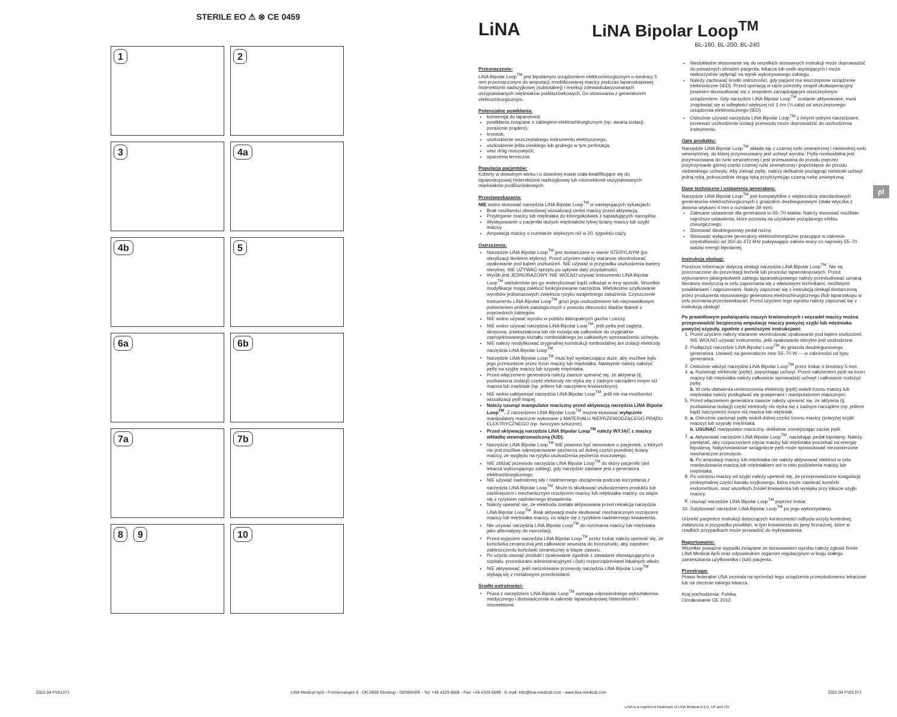STERILE EO ⚠ ⊗ CE 0459
1
2
3
4a
4b
5
6a
6b
7a
7b
8 9
10
LiNA LiNA Bipolar Loop<sup>TM</sup>
BL-160, BL-200, BL-240
Przeznaczenie:
LiNA Bipolar Loop<sup>TM</sup> jest bipolarnym urządzeniem elektrochirurgicznym o średnicy 5 mm przeznaczonym do amputacji zmobilizowanej macicy podczas laparoskopowej histerektomii nadszyjkowej (subtotalnej) i resekcji zdewaskularyzowanych uszypułowanych mięśniaków podśluzówkowych. Do stosowania z generatorem elektrochirurgicznym.
Potencjalne powikłania:
konwersja do laparotomii;
powikłania związane z zabiegiem elektrochirurgicznym (np. awaria izolacji, porażenie prądem);
krwotok;
uszkodzenie wszczepialnego instrumentu elektrycznego;
uszkodzenie jelita cienkiego lub grubego w tym perforacja;
uraz dróg moczowych;
oparzenia termiczne.
Populacja pacjentów:
Kobiety w dowolnym wieku i o dowolnej masie ciała kwalifikujące się do laparoskopowej histerektomii nadszyjkowej lub miomektomii uszypułowanych mięśniaków podśluzówkowych.
Przeciwwskazania:
NIE wolno stosować narzędzia LiNA Bipolar Loop<sup>TM</sup> w następujących sytuacjach:
Brak możliwości obwodowej wizualizacji cieśni macicy przed aktywacją.
Przyleganie macicy lub mięśniaka do któregokolwiek z sąsiadujących narządów.
Występowanie u pacjentki dużych mięśniaków tylnej ściany macicy lub szyjki macicy.
Amputacja macicy o rozmiarze większym niż w 20. tygodniu ciąży.
Ostrzeżenia:
Narzędzie LiNA Bipolar Loop<sup>TM</sup> jest dostarczane w stanie STERYLNYM (po sterylizacji tlenkiem etylenu). Przed użyciem należy starannie skontrolować opakowanie pod kątem uszkodzeń. NIE używać w przypadku uszkodzenia bariery sterylnej. NIE UŻYWAĆ sprzętu po upływie daty przydatności.
Wyrób jest JEDNORAZOWY. NIE WOLNO używać instrumentu LiNA Bipolar Loop<sup>TM</sup> wielokrotnie ani go resterylizować bądź odkażać w inny sposób. Wszelkie modyfikacje mogą zakłócić funkcjonowanie narzędzia. Wielokrotne użytkowanie wyrobów jednorazowych zwiększa ryzyko wzajemnego zakażenia. Czyszczenie instrumentu LiNA Bipolar Loop<sup>TM</sup> grozi jego uszkodzeniem lub nieprawidłowym pobieraniem próbek patologicznych z powodu obecności śladów tkanek z poprzednich zabiegów.
NIE wolno używać wyrobu w pobliżu łatwopalnych gazów i cieczy.
NIE wolno używać narzędzia LiNA Bipolar Loop<sup>TM</sup>, jeśli pętla jest zagięta, skręcona, zniekształcona lub nie rozwija się całkowicie do oryginalnie zaprojektowanego kształtu romboidalnego po całkowitym wprowadzeniu uchwytu.
NIE należy modyfikować oryginalnej konstrukcji romboidalnej ani izolacji elektrody narzędzia LiNA Bipolar Loop<sup>TM</sup>.
Narzędzie LiNA Bipolar Loop<sup>TM</sup> musi być wystarczająco duże, aby możliwe było jego przesunięcie przez trzon macicy lub mięśniaka. Następnie należy nałożyć pętlę na szyjkę macicy lub szypułę mięśniaka.
Przed włączeniem generatora należy zawsze upewnić się, że aktywna (tj. pozbawiona izolacji) część elektrody nie styka się z żadnym narządem innym niż macica lub mięśniak (np. jelitem lub naczyniem krwionośnym).
NIE wolno uaktywniać narzędzia LiNA Bipolar Loop<sup>TM</sup>, jeśli nie ma możliwości wizualizacji pętli tnącej.
Należy usunąć manipulator maciczny przed aktywacją narzędzia LiNA Bipolar Loop<sup>TM</sup>. Z narzędziem LiNA Bipolar Loop<sup>TM</sup> można stosować wyłącznie manipulatory maciczne wykonane z MATERIAŁU NIEPRZEWODZĄCEGO PRĄDU ELEKTRYCZNEGO (np. tworzywo sztuczne).
Przed aktywacją narzędzia LiNA Bipolar Loop<sup>TM</sup> należy WYJĄĆ z macicy wkładkę wewnątrzmaciczną (IUD).
Narzędzie LiNA Bipolar Loop<sup>TM</sup> NIE powinno być stosowane u pacjentek, u których nie jest możliwe odpreparowanie pęcherza od dolnej części przedniej ściany macicy, ze względu na ryzyko uszkodzenia pęcherza moczowego.
NIE zbliżać przewodu narzędzia LiNA Bipolar Loop<sup>TM</sup> do skóry pacjentki (ani lekarza wykonującego zabieg), gdy narzędzie zasilane jest z generatora elektrochirurgicznego.
NIE używać nadmiernej siły / nadmiernego obciążenia podczas korzystania z narzędzia LiNA Bipolar Loop<sup>TM</sup>. Może to skutkować uszkodzeniem produktu lub zaciśnięciem i mechanicznym rozcięciem macicy lub mięśniaka macicy, co wiąże się z ryzykiem nadmiernego krwawienia.
Należy upewnić się, że elektroda została aktywowana przed retrakcją narzędzia LiNA Bipolar Loop<sup>TM</sup>. Brak aktywacji może skutkować mechanicznym rozcięciem macicy lub mięśniaka macicy, co wiąże się z ryzykiem nadmiernego krwawienia.
Nie używać narzędzia LiNA Bipolar Loop<sup>TM</sup> do rozcinania macicy lub mięśniaka jako alternatywy do morcelacji.
Przed wyjęciem narzędzia LiNA Bipolar Loop<sup>TM</sup> przez trokar należy upewnić się, że końcówka ceramiczna jest całkowicie wsunięta do trzonu/rurki, aby zapobiec zakleszczeniu końcówki ceramicznej w klapie zaworu.
Po użyciu usunąć produkt i opakowanie zgodnie z zasadami obowiązującymi w szpitalu, procedurami administracyjnymi i (lub) rozporządzeniami lokalnych władz.
NIE aktywować, jeśli nieizolowane przewody narzędzia LiNA Bipolar Loop<sup>TM</sup> stykają się z metalowymi przedmiotami.
Środki ostrożności:
Praca z narzędziem LiNA Bipolar Loop<sup>TM</sup> wymaga odpowiedniego wykształcenia medycznego i doświadczenia w zakresie laparoskopowej histerektomii i miomektomii.
Niedokładne stosowanie się do wszelkich stosownych instrukcji może doprowadzić do poważnych obrażeń pacjenta, lekarza lub osób asystujących i może niekorzystnie wpłynąć na wynik wykonywanego zabiegu.
Należy zachować środki ostrożności, gdy pacjent ma wszczepione urządzenie elektroniczne (IED). Przed operacją w razie potrzeby zespół okołooperacyjny powinien skonsultować się z zespołem zarządzającym wszczepionym urządzeniem. Gdy narzędzie LiNA Bipolar Loop<sup>TM</sup> zostanie aktywowane, musi znajdować się w odległości większej niż 1 cm (½ cala) od wszczepionego urządzenia elektronicznego (IED).
Ostrożnie używać narzędzia LiNA Bipolar Loop<sup>TM</sup> z innymi ostrymi narzędziami, ponieważ uszkodzenie izolacji przewodu może doprowadzić do uszkodzenia instrumentu.
Opis produktu:
Narzędzie LiNA Bipolar Loop<sup>TM</sup> składa się z czarnej rurki zewnętrznej i niebieskiej rurki wewnętrznej, do której przymocowany jest uchwyt wyrobu. Pętla romboidalna jest przymocowana do rurki wewnętrznej i jest przesuwana do przodu poprzez przytrzymanie górnej części czarnej rurki zewnętrznej i popchnięcie do przodu niebieskiego uchwytu. Aby zwinąć pętlę, należy delikatnie pociągnąć niebieski uchwyt jedną ręką, jednocześnie drugą ręką przytrzymując czarną rurkę zewnętrzną.
Dane techniczne i ustawienia generatora:
Narzędzie LiNA Bipolar Loop<sup>TM</sup> jest kompatybilne z większością standardowych generatorów elektrochirurgicznych z gniazdem dwubiegunowym (stała wtyczka z dwoma wtykami 4 mm o rozstawie 29 mm).
Zalecane ustawienie dla generatora to 55–70 watów. Należy stosować możliwie najniższe ustawienia, które pozwolą na uzyskanie pożądanego efektu chirurgicznego.
Stosować dwubiegunowy pedał nożny.
Stosować wyłącznie generatory elektrochirurgiczne pracujące w zakresie częstotliwości od 350 do 472 kHz pokrywające zakres mocy co najmniej 55–70 watów energii bipolarnej.
Instrukcja obsługi:
Poniższe informacje dotyczą obsługi narzędzia LiNA Bipolar Loop<sup>TM</sup>. Nie są przeznaczone do prezentacji technik lub procedur laparoskopowych. Przed wykonaniem jakiegokolwiek zabiegu laparoskopowego należy przestudiować uznaną literaturę medyczną w celu zapoznania się z właściwymi technikami, możliwymi powikłaniami i zagrożeniami. Należy zapoznać się z instrukcją obsługi dostarczoną przez producenta stosowanego generatora elektrochirurgicznego i/lub laparoskopu w celu poznania przeciwwskazań. Przed użyciem tego wyrobu należy zapoznać się z instrukcją obsługi!
Po prawidłowym podwiązaniu naczyń krwionośnych i więzadeł macicy można przeprowadzić bezpieczną amputację macicy powyżej szyjki lub mięśniaka powyżej szypuły, zgodnie z poniższymi instrukcjami:
1. Przed użyciem należy starannie skontrolować opakowanie pod kątem uszkodzeń. NIE WOLNO używać instrumentu, jeśli opakowanie sterylne jest uszkodzone.
2. Podłączyć narzędzie LiNA Bipolar Loop<sup>TM</sup> do gniazda dwubiegunowego generatora. Ustawić na generatorze moc 55–70 W — w zależności od typu generatora.
3. Ostrożnie włożyć narzędzie LiNA Bipolar Loop<sup>TM</sup> przez trokar o średnicy 5 mm.
4. a. Rozwinąć elektrodę (pętlę), popychając uchwyt. Przed nałożeniem pętli na trzon macicy lub mięśniaka należy całkowicie wprowadzić uchwyt i całkowicie rozłożyć pętlę.
b. W celu ułatwienia umieszczenia elektrody (pętli) wokół trzonu macicy lub mięśniaka należy posługiwać się grasperami i manipulatorem macicznym.
5. Przed włączeniem generatora zawsze należy upewnić się, że aktywna (tj. pozbawiona izolacji) część elektrody nie styka się z żadnym narządem (np. jelitem bądź naczyniem) innym niż macica lub mięśniak.
6. a. Ostrożnie zacisnąć pętlę wokół dolnej części trzonu macicy (powyżej szyjki macicy) lub szypuły mięśniaka.
b. USUNĄĆ manipulator maciczny, delikatnie zmniejszając zacisk pętli.
7. a. Aktywować narzędzie LiNA Bipolar Loop<sup>TM</sup>, naciskając pedał bipolarny. Należy pamiętać, aby rozpoczęciem cięcia macicy lub mięśniaka poczekać na energię bipolarną. Natychmiastowe wciągnięcie pętli może spowodować niezamierzone mechaniczne przecięcie.
b. Po amputacji macicy lub mięśniaka nie należy aktywować elektrod w celu manipulowania macicą lub mięśniakiem ani w celu podzielenia macicy lub mięśniaka.
8. Po odcięciu macicy od szyjki należy upewnić się, że przeprowadzono koagulację proksymalnej części kanału szyjkowego, która może zawierać komórki endometrium, oraz wszelkich źródeł krwawienia lub wysięku przy kikucie szyjki macicy.
9. Usunąć narzędzie LiNA Bipolar Loop<sup>TM</sup> poprzez trokar.
10. Zutylizować narzędzie LiNA Bipolar Loop<sup>TM</sup> po jego wykorzystaniu.
Udzielić pacjentce instrukcji dotyczących konieczności odbycia wizyty kontrolnej, zwłaszcza w przypadku powikłań, w tym krwawienia do jamy brzusznej, które w rzadkich przypadkach może prowadzić do wykrwawienia.
Raportowanie:
Wszelkie poważne wypadki związane ze stosowaniem wyrobu należy zgłosić firmie LiNA Medical ApS oraz odpowiednim organom regulacyjnym w kraju stałego zamieszkania użytkownika i (lub) pacjenta.
Przestroga:
Prawo federalne USA zezwala na sprzedaż tego urządzenia przeszkolonemu lekarzowi lub na zlecenie takiego lekarza.
Kraj pochodzenia: Polska.
Oznakowanie CE 2012.
pl
2022-04 FV0137J LiNA Medical ApS - Formervangen 5 - DK-2600 Glostrup - DENMARK - Tel: +45 4329 6666 - Fax: +45 4329 6699 - E-mail: info@lina-medical.com - www.lina-medical.com 2022-04 FV0137J
LiNA is a registered trademark of LiNA Medical in EU, US and CN